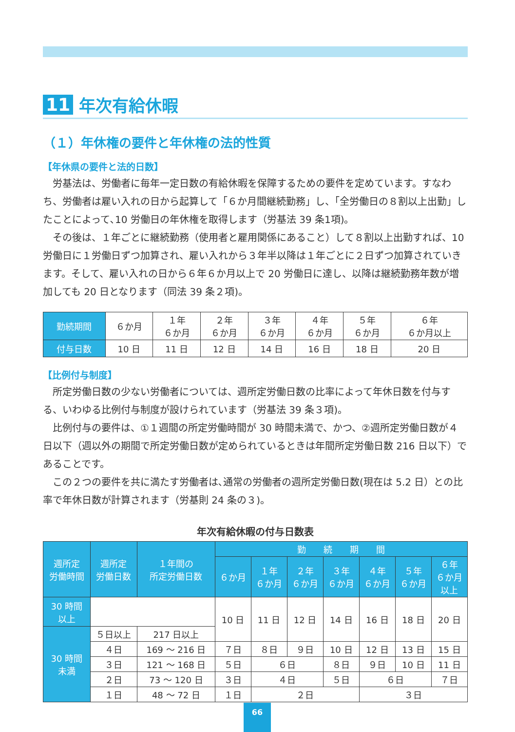11 年次有給休暇
（１）年休権の要件と年休権の法的性質
【年休県の要件と法的日数】
労基法は、労働者に毎年一定日数の有給休暇を保障するための要件を定めています。すなわち、労働者は雇い入れの日から起算して「６か月間継続勤務」し、「全労働日の８割以上出勤」したことによって､10 労働日の年休権を取得します（労基法 39 条1項)。
その後は、１年ごとに継続勤務（使用者と雇用関係にあること）して８割以上出勤すれば、10 労働日に１労働日ずつ加算され、雇い入れから３年半以降は１年ごとに２日ずつ加算されていきます。そして、雇い入れの日から６年６か月以上で 20 労働日に達し、以降は継続勤務年数が増加しても 20 日となります（同法 39 条２項)。
| 勤続期間 | ６か月 | １年 ６か月 | ２年 ６か月 | ３年 ６か月 | ４年 ６か月 | ５年 ６か月 | ６年 ６か月以上 |
| 付与日数 | 10 日 | 11 日 | 12 日 | 14 日 | 16 日 | 18 日 | 20 日 |
【比例付与制度】
所定労働日数の少ない労働者については、週所定労働日数の比率によって年休日数を付与する、いわゆる比例付与制度が設けられています（労基法 39 条３項)。
比例付与の要件は、①１週間の所定労働時間が 30 時間未満で、かつ、②週所定労働日数が４日以下（週以外の期間で所定労働日数が定められているときは年間所定労働日数 216 日以下）であることです。
この２つの要件を共に満たす労働者は､通常の労働者の週所定労働日数(現在は 5.2 日）との比率で年休日数が計算されます（労基則 24 条の３)。
年次有給休暇の付与日数表
| 週所定 労働時間 | 週所定 労働日数 | １年間の 所定労働日数 | 勤 続 期 間 | | | | | | |
| --- | --- | --- | --- | --- | --- | --- | --- | --- | --- |
| | | | ６か月 | １年 ６か月 | ２年 ６か月 | ３年 ６か月 | ４年 ６か月 | ５年 ６か月 | ６年 ６か月 以上 |
| 30 時間 以上 | | | 10 日 | 11 日 | 12 日 | 14 日 | 16 日 | 18 日 | 20 日 |
| 30 時間 未満 | ５日以上 | 217 日以上 | | | | | | | |
| | ４日 | 169 ～ 216 日 | ７日 | ８日 | ９日 | 10 日 | 12 日 | 13 日 | 15 日 |
| | ３日 | 121 ～ 168 日 | ５日 | ６日 | | ８日 | ９日 | 10 日 | 11 日 |
| | ２日 | 73 ～ 120 日 | ３日 | ４日 | | ５日 | ６日 | | ７日 |
| | １日 | 48 ～ 72 日 | １日 | ２日 | | | ３日 | | |
66